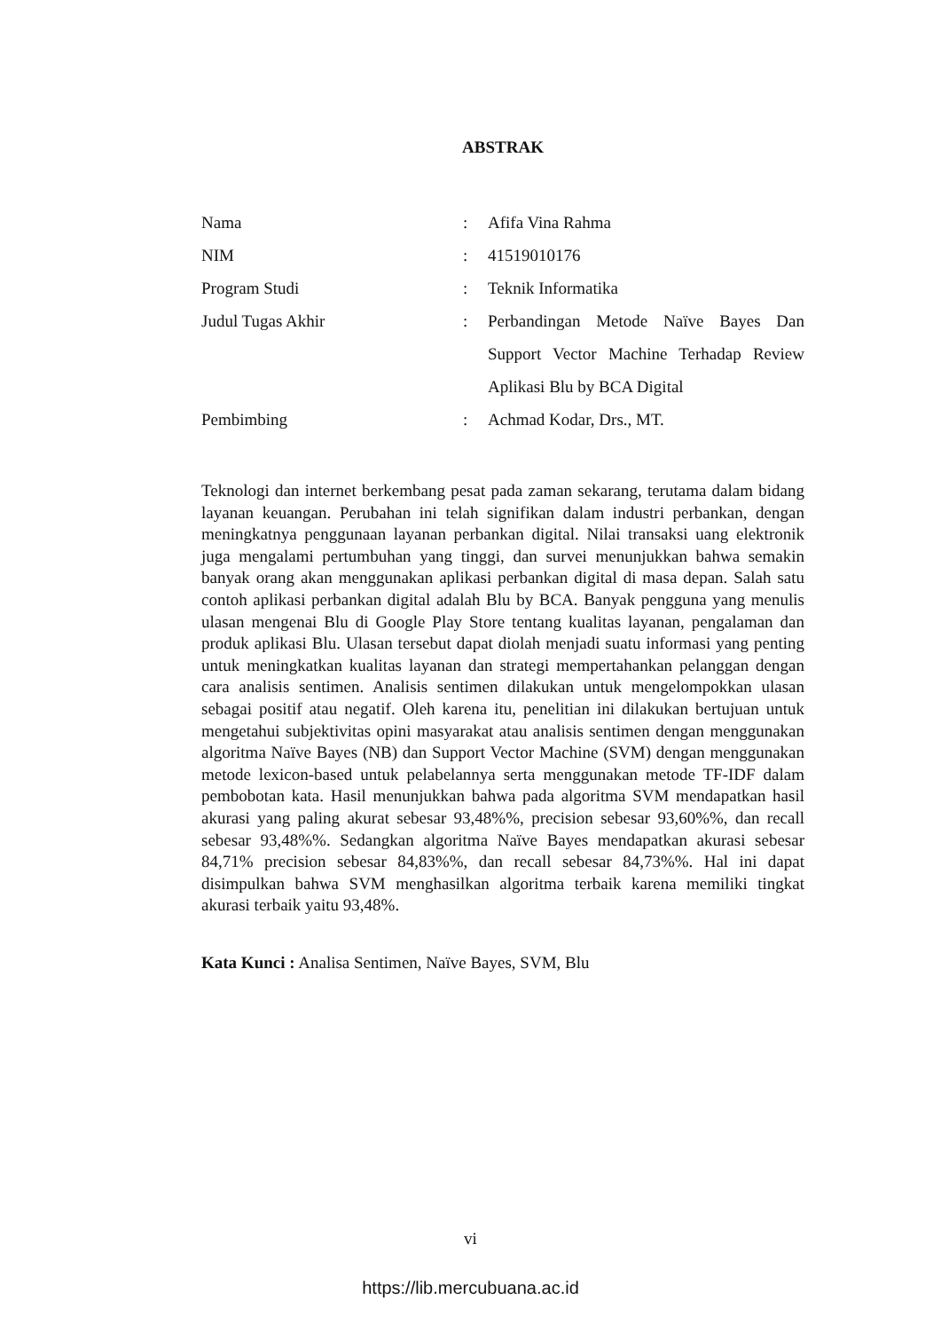ABSTRAK
| Nama | : | Afifa Vina Rahma |
| NIM | : | 41519010176 |
| Program Studi | : | Teknik Informatika |
| Judul Tugas Akhir | : | Perbandingan Metode Naïve Bayes Dan Support Vector Machine Terhadap Review Aplikasi Blu by BCA Digital |
| Pembimbing | : | Achmad Kodar, Drs., MT. |
Teknologi dan internet berkembang pesat pada zaman sekarang, terutama dalam bidang layanan keuangan. Perubahan ini telah signifikan dalam industri perbankan, dengan meningkatnya penggunaan layanan perbankan digital. Nilai transaksi uang elektronik juga mengalami pertumbuhan yang tinggi, dan survei menunjukkan bahwa semakin banyak orang akan menggunakan aplikasi perbankan digital di masa depan. Salah satu contoh aplikasi perbankan digital adalah Blu by BCA. Banyak pengguna yang menulis ulasan mengenai Blu di Google Play Store tentang kualitas layanan, pengalaman dan produk aplikasi Blu. Ulasan tersebut dapat diolah menjadi suatu informasi yang penting untuk meningkatkan kualitas layanan dan strategi mempertahankan pelanggan dengan cara analisis sentimen. Analisis sentimen dilakukan untuk mengelompokkan ulasan sebagai positif atau negatif. Oleh karena itu, penelitian ini dilakukan bertujuan untuk mengetahui subjektivitas opini masyarakat atau analisis sentimen dengan menggunakan algoritma Naïve Bayes (NB) dan Support Vector Machine (SVM) dengan menggunakan metode lexicon-based untuk pelabelannya serta menggunakan metode TF-IDF dalam pembobotan kata. Hasil menunjukkan bahwa pada algoritma SVM mendapatkan hasil akurasi yang paling akurat sebesar 93,48%%, precision sebesar 93,60%%, dan recall sebesar 93,48%%. Sedangkan algoritma Naïve Bayes mendapatkan akurasi sebesar 84,71% precision sebesar 84,83%%, dan recall sebesar 84,73%%. Hal ini dapat disimpulkan bahwa SVM menghasilkan algoritma terbaik karena memiliki tingkat akurasi terbaik yaitu 93,48%.
Kata Kunci : Analisa Sentimen, Naïve Bayes, SVM, Blu
vi
https://lib.mercubuana.ac.id